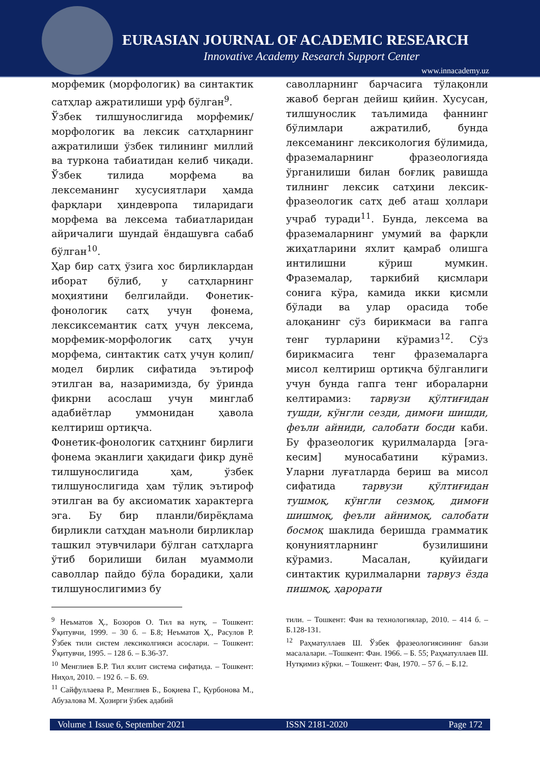EURASIAN JOURNAL OF ACADEMIC RESEARCH
Innovative Academy Research Support Center
www.innacademy.uz
морфемик (морфологик) ва синтактик сатҳлар ажратилиши урф бўлган<sup>9</sup>.
Ўзбек тилшунослигида морфемик/морфологик ва лексик сатҳларнинг ажратилиши ўзбек тилининг миллий ва туркона табиатидан келиб чиқади. Ўзбек тилида морфема ва лексеманинг хусусиятлари ҳамда фарқлари ҳиндеврoпа тиларидаги морфема ва лексема табиатларидан айричалиги шундай ёндашувга сабаб бўлган<sup>10</sup>.
Ҳар бир сатҳ ўзига хос бирликлардан иборат бўлиб, у сатҳларнинг моҳиятини белгилайди. Фонетик-фонологик сатҳ учун фонема, лексиксемантик сатҳ учун лексема, морфемик-морфологик сатҳ учун морфема, синтактик сатҳ учун қолип/модел бирлик сифатида эътироф этилган ва, назаримизда, бу ўринда фикрни асослаш учун минглаб адабиётлар уммонидан ҳавола келтириш ортиқча.
Фонетик-фонологик сатҳнинг бирлиги фонема эканлиги ҳақидаги фикр дунё тилшунослигида ҳам, ўзбек тилшунослигида ҳам тўлиқ эътироф этилган ва бу аксиоматик характерга эга. Бу бир планли/бирёқлама бирликли сатҳдан маъноли бирликлар ташкил этувчилари бўлган сатҳларга ўтиб борилиши билан муаммоли саволлар пайдо бўла борадики, ҳали тилшунослигимиз бу
саволларнинг барчасига тўлақонли жавоб берган дейиш қийин. Хусусан, тилшунослик таълимида фаннинг бўлимлари ажратилиб, бунда лексеманинг лексикология бўлимида, фраземаларнинг фразеологияда ўрганилиши билан боғлиқ равишда тилнинг лексик сатҳини лексик-фразеологик сатҳ деб аташ ҳоллари учраб туради<sup>11</sup>. Бунда, лексема ва фраземаларнинг умумий ва фарқли жиҳатларини яхлит қамраб олишга интилишни кўриш мумкин. Фраземалар, таркибий қисмлари сонига кўра, камида икки қисмли бўлади ва улар орасида тобе алоқанинг сўз бирикмаси ва гапга тенг турларини кўрамиз<sup>12</sup>. Сўз бирикмасига тенг фраземаларга мисол келтириш ортиқча бўлганлиги учун бунда гапга тенг ибораларни келтирамиз: тарвузи қўлтиғидан тушди, кўнгли сезди, димоғи шишди, феъли айниди, салобати босди каби. Бу фразеологик қурилмаларда [эга-кесим] муносабатини кўрамиз. Уларни луғатларда бериш ва мисол сифатида тарвузи қўлтиғидан тушмоқ, кўнгли сезмоқ, димоғи шишмоқ, феъли айнимоқ, салобати босмоқ шаклида беришда грамматик қонуниятларнинг бузилишини кўрамиз. Масалан, қуйидаги синтактик қурилмаларни тарвуз ёзда пишмоқ, ҳарорати
<sup>9</sup> Неъматов Ҳ., Бозоров О. Тил ва нутқ. – Тошкент: Ўқитувчи, 1999. – 30 б. – Б.8; Неъматов Ҳ., Расулов Р. Ўзбек тили систем лексиколгияси асослари. – Тошкент: Ўқитувчи, 1995. – 128 б. – Б.36-37.
<sup>10</sup> Менглиев Б.Р. Тил яхлит система сифатида. – Тошкент: Ниҳол, 2010. – 192 б. – Б. 69.
<sup>11</sup> Сайфуллаева Р., Менглиев Б., Боқиева Г., Қурбонова М., Абузалова М. Ҳозирги ўзбек адабий
тили. – Тошкент: Фан ва технологиялар, 2010. – 414 б. – Б.128-131.
<sup>12</sup> Раҳматуллаев Ш. Ўзбек фразеологиясининг баъзи масалалари. –Тошкент: Фан. 1966. – Б. 55; Раҳматуллаев Ш. Нутқимиз кўрки. – Тошкент: Фан, 1970. – 57 б. – Б.12.
Volume 1 Issue 6, September 2021 ISSN 2181-2020 Page 172